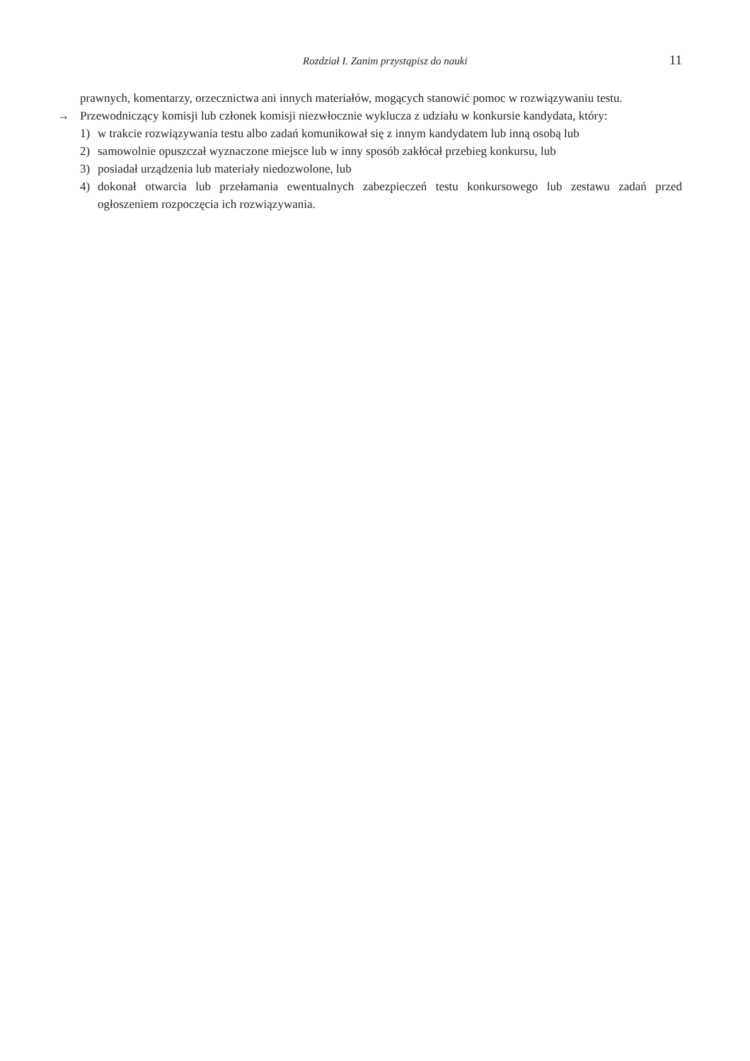Rozdział I. Zanim przystąpisz do nauki 11
prawnych, komentarzy, orzecznictwa ani innych materiałów, mogących stanowić pomoc w rozwiązywaniu testu.
→ Przewodniczący komisji lub członek komisji niezwłocznie wyklucza z udziału w konkursie kandydata, który:
1) w trakcie rozwiązywania testu albo zadań komunikował się z innym kandydatem lub inną osobą lub
2) samowolnie opuszczał wyznaczone miejsce lub w inny sposób zakłócał przebieg konkursu, lub
3) posiadał urządzenia lub materiały niedozwolone, lub
4) dokonał otwarcia lub przełamania ewentualnych zabezpieczeń testu konkursowego lub zestawu zadań przed ogłoszeniem rozpoczęcia ich rozwiązywania.